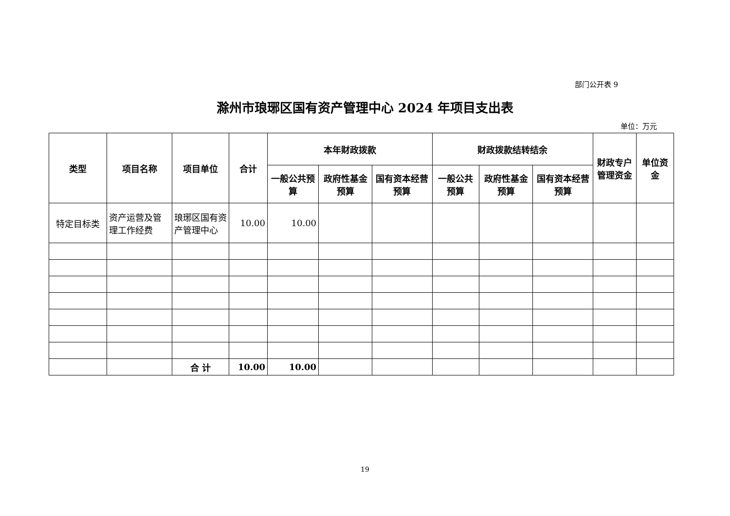部门公开表 9
滁州市琅琊区国有资产管理中心 2024 年项目支出表
单位：万元
| 类型 | 项目名称 | 项目单位 | 合计 | 本年财政拨款 | | | 财政拨款结转结余 | | | 财政专户管理资金 | 单位资金 |
| --- | --- | --- | --- | --- | --- | --- | --- | --- | --- | --- | --- |
| | | | | 一般公共预算 | 政府性基金预算 | 国有资本经营预算 | 一般公共预算 | 政府性基金预算 | 国有资本经营预算 | | |
| 特定目标类 | 资产运营及管理工作经费 | 琅琊区国有资产管理中心 | 10.00 | 10.00 | | | | | | | |
| | | 合 计 | 10.00 | 10.00 | | | | | | | |
19